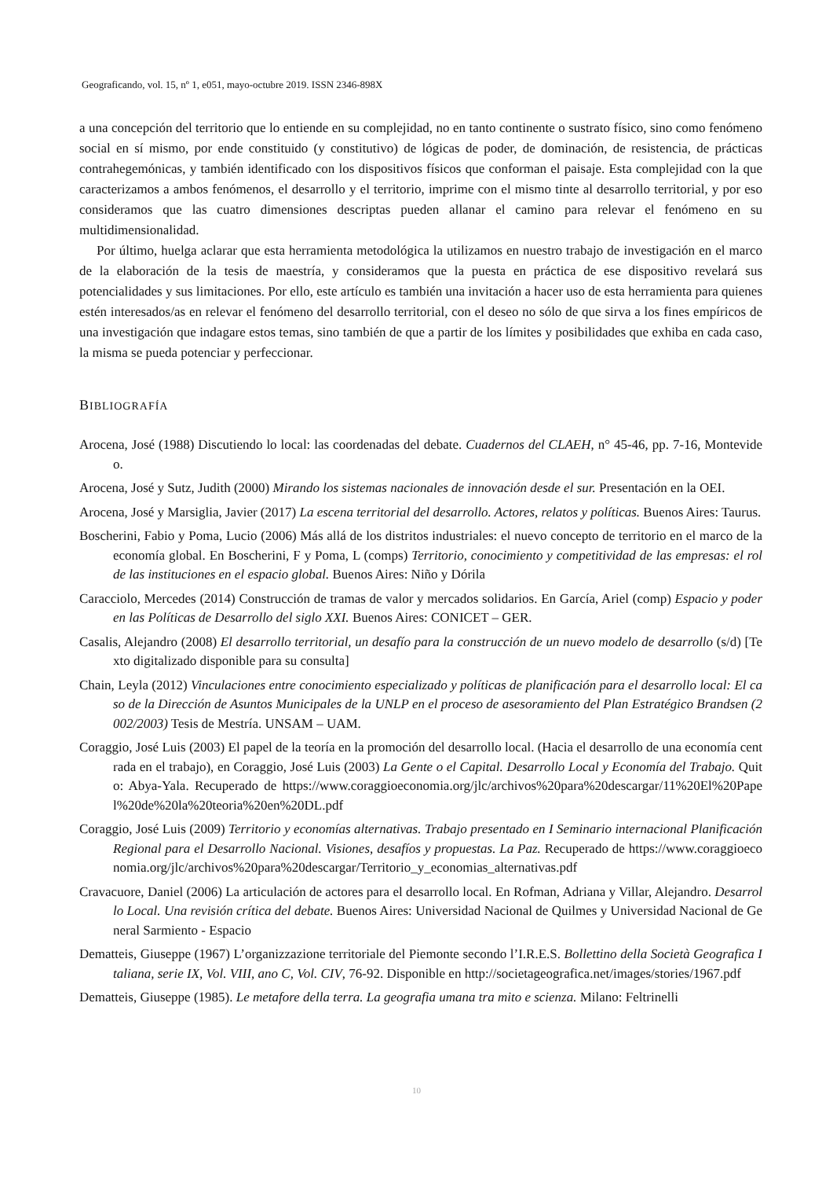Geograficando, vol. 15, nº 1, e051, mayo-octubre 2019. ISSN 2346-898X
a una concepción del territorio que lo entiende en su complejidad, no en tanto continente o sustrato físico, sino como fenómeno social en sí mismo, por ende constituido (y constitutivo) de lógicas de poder, de dominación, de resistencia, de prácticas contrahegemónicas, y también identificado con los dispositivos físicos que conforman el paisaje. Esta complejidad con la que caracterizamos a ambos fenómenos, el desarrollo y el territorio, imprime con el mismo tinte al desarrollo territorial, y por eso consideramos que las cuatro dimensiones descriptas pueden allanar el camino para relevar el fenómeno en su multidimensionalidad.
Por último, huelga aclarar que esta herramienta metodológica la utilizamos en nuestro trabajo de investigación en el marco de la elaboración de la tesis de maestría, y consideramos que la puesta en práctica de ese dispositivo revelará sus potencialidades y sus limitaciones. Por ello, este artículo es también una invitación a hacer uso de esta herramienta para quienes estén interesados/as en relevar el fenómeno del desarrollo territorial, con el deseo no sólo de que sirva a los fines empíricos de una investigación que indagare estos temas, sino también de que a partir de los límites y posibilidades que exhiba en cada caso, la misma se pueda potenciar y perfeccionar.
BIBLIOGRAFÍA
Arocena, José (1988) Discutiendo lo local: las coordenadas del debate. Cuadernos del CLAEH, n° 45-46, pp. 7-16, Montevideo.
Arocena, José y Sutz, Judith (2000) Mirando los sistemas nacionales de innovación desde el sur. Presentación en la OEI.
Arocena, José y Marsiglia, Javier (2017) La escena territorial del desarrollo. Actores, relatos y políticas. Buenos Aires: Taurus.
Boscherini, Fabio y Poma, Lucio (2006) Más allá de los distritos industriales: el nuevo concepto de territorio en el marco de la economía global. En Boscherini, F y Poma, L (comps) Territorio, conocimiento y competitividad de las empresas: el rol de las instituciones en el espacio global. Buenos Aires: Niño y Dórila
Caracciolo, Mercedes (2014) Construcción de tramas de valor y mercados solidarios. En García, Ariel (comp) Espacio y poder en las Políticas de Desarrollo del siglo XXI. Buenos Aires: CONICET – GER.
Casalis, Alejandro (2008) El desarrollo territorial, un desafío para la construcción de un nuevo modelo de desarrollo (s/d) [Texto digitalizado disponible para su consulta]
Chain, Leyla (2012) Vinculaciones entre conocimiento especializado y políticas de planificación para el desarrollo local: El caso de la Dirección de Asuntos Municipales de la UNLP en el proceso de asesoramiento del Plan Estratégico Brandsen (2002/2003) Tesis de Mestría. UNSAM – UAM.
Coraggio, José Luis (2003) El papel de la teoría en la promoción del desarrollo local. (Hacia el desarrollo de una economía centrada en el trabajo), en Coraggio, José Luis (2003) La Gente o el Capital. Desarrollo Local y Economía del Trabajo. Quito: Abya-Yala. Recuperado de https://www.coraggioeconomia.org/jlc/archivos%20para%20descargar/11%20El%20Papel%20de%20la%20teoria%20en%20DL.pdf
Coraggio, José Luis (2009) Territorio y economías alternativas. Trabajo presentado en I Seminario internacional Planificación Regional para el Desarrollo Nacional. Visiones, desafíos y propuestas. La Paz. Recuperado de https://www.coraggioeconomia.org/jlc/archivos%20para%20descargar/Territorio_y_economias_alternativas.pdf
Cravacuore, Daniel (2006) La articulación de actores para el desarrollo local. En Rofman, Adriana y Villar, Alejandro. Desarrollo Local. Una revisión crítica del debate. Buenos Aires: Universidad Nacional de Quilmes y Universidad Nacional de General Sarmiento - Espacio
Dematteis, Giuseppe (1967) L’organizzazione territoriale del Piemonte secondo l’I.R.E.S. Bollettino della Società Geografica Italiana, serie IX, Vol. VIII, ano C, Vol. CIV, 76-92. Disponible en http://societageografica.net/images/stories/1967.pdf
Dematteis, Giuseppe (1985). Le metafore della terra. La geografia umana tra mito e scienza. Milano: Feltrinelli
10